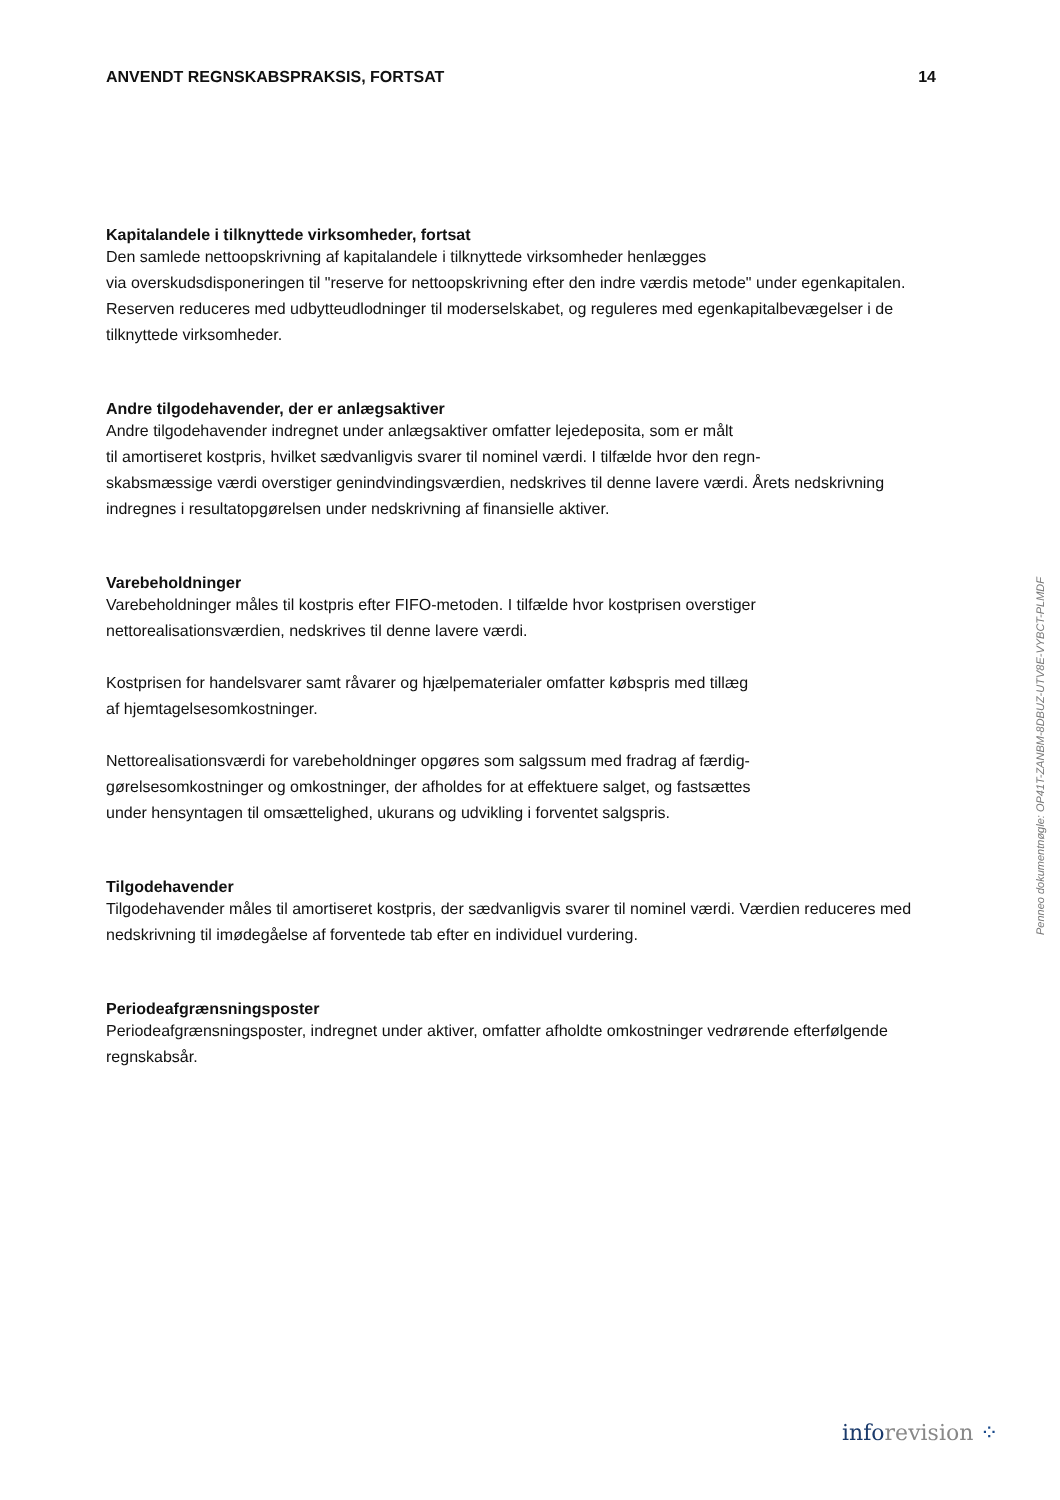ANVENDT REGNSKABSPRAKSIS, FORTSAT 14
Kapitalandele i tilknyttede virksomheder, fortsat
Den samlede nettoopskrivning af kapitalandele i tilknyttede virksomheder henlægges
via overskudsdisponeringen til "reserve for nettoopskrivning efter den indre værdis metode" under egenkapitalen. Reserven reduceres med udbytteudlodninger til moderselskabet, og reguleres med egenkapitalbevægelser i de tilknyttede virksomheder.
Andre tilgodehavender, der er anlægsaktiver
Andre tilgodehavender indregnet under anlægsaktiver omfatter lejedeposita, som er målt
til amortiseret kostpris, hvilket sædvanligvis svarer til nominel værdi. I tilfælde hvor den regn-
skabsmæssige værdi overstiger genindvindingsværdien, nedskrives til denne lavere værdi. Årets nedskrivning indregnes i resultatopgørelsen under nedskrivning af finansielle aktiver.
Varebeholdninger
Varebeholdninger måles til kostpris efter FIFO-metoden. I tilfælde hvor kostprisen overstiger
nettorealisationsværdien, nedskrives til denne lavere værdi.
Kostprisen for handelsvarer samt råvarer og hjælpematerialer omfatter købspris med tillæg
af hjemtagelsesomkostninger.
Nettorealisationsværdi for varebeholdninger opgøres som salgssum med fradrag af færdig-
gørelsesomkostninger og omkostninger, der afholdes for at effektuere salget, og fastsættes
under hensyntagen til omsættelighed, ukurans og udvikling i forventet salgspris.
Tilgodehavender
Tilgodehavender måles til amortiseret kostpris, der sædvanligvis svarer til nominel værdi. Værdien reduceres med nedskrivning til imødegåelse af forventede tab efter en individuel vurdering.
Periodeafgrænsningsposter
Periodeafgrænsningsposter, indregnet under aktiver, omfatter afholdte omkostninger vedrørende efterfølgende regnskabsår.
Penneo dokumentnøgle: OP41T-ZANBM-8DBUZ-UTV8E-VYBCT-PLMDF
info revision ⁘